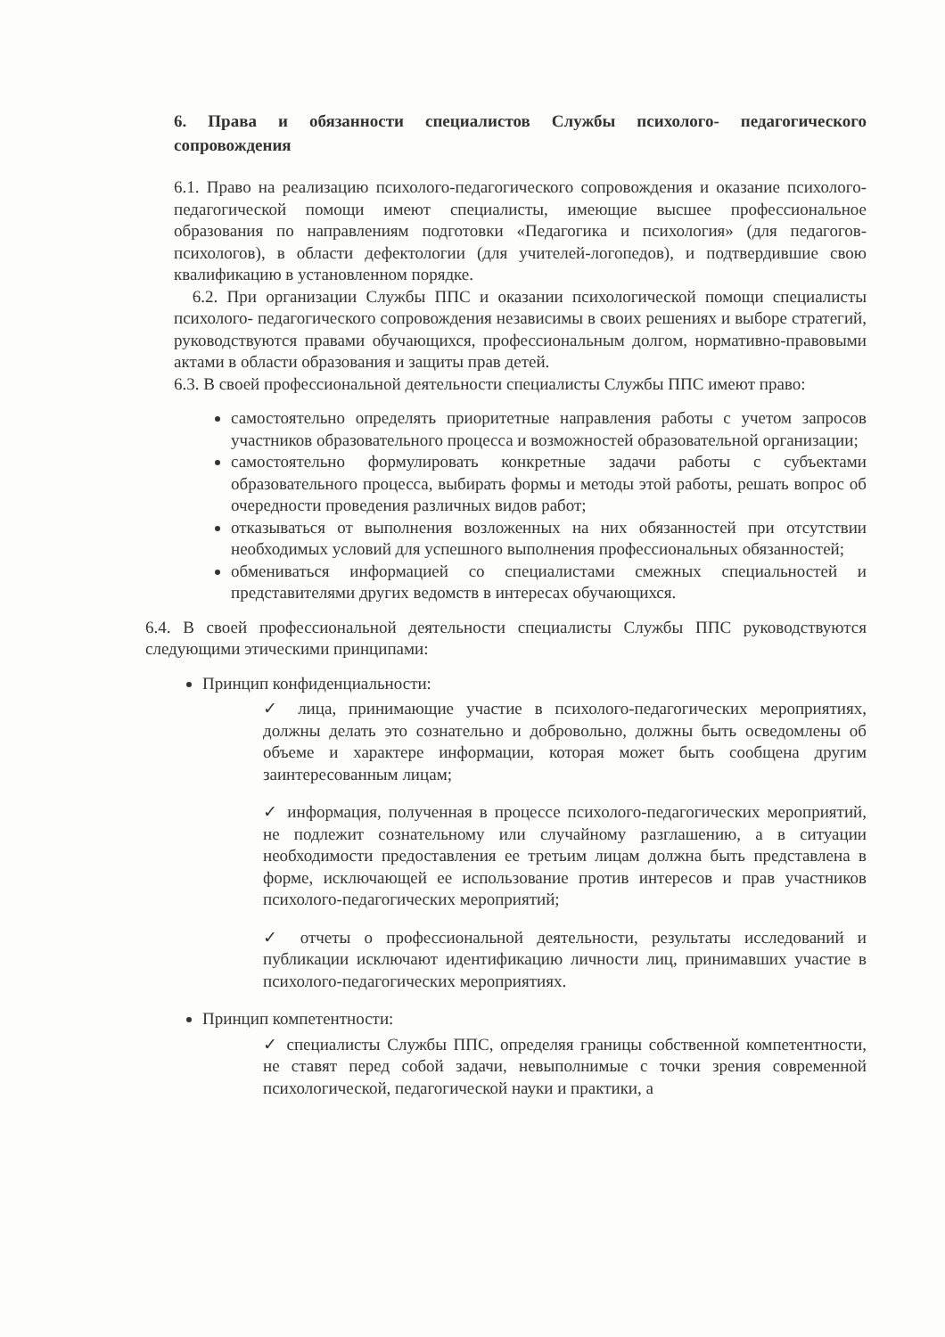6. Права и обязанности специалистов Службы психолого- педагогического сопровождения
6.1. Право на реализацию психолого-педагогического сопровождения и оказание психолого-педагогической помощи имеют специалисты, имеющие высшее профессиональное образования по направлениям подготовки «Педагогика и психология» (для педагогов-психологов), в области дефектологии (для учителей-логопедов), и подтвердившие свою квалификацию в установленном порядке.
6.2. При организации Службы ППС и оказании психологической помощи специалисты психолого- педагогического сопровождения независимы в своих решениях и выборе стратегий, руководствуются правами обучающихся, профессиональным долгом, нормативно-правовыми актами в области образования и защиты прав детей.
6.3. В своей профессиональной деятельности специалисты Службы ППС имеют право:
самостоятельно определять приоритетные направления работы с учетом запросов участников образовательного процесса и возможностей образовательной организации;
самостоятельно формулировать конкретные задачи работы с субъектами образовательного процесса, выбирать формы и методы этой работы, решать вопрос об очередности проведения различных видов работ;
отказываться от выполнения возложенных на них обязанностей при отсутствии необходимых условий для успешного выполнения профессиональных обязанностей;
обмениваться информацией со специалистами смежных специальностей и представителями других ведомств в интересах обучающихся.
6.4. В своей профессиональной деятельности специалисты Службы ППС руководствуются следующими этическими принципами:
Принцип конфиденциальности:
✓ лица, принимающие участие в психолого-педагогических мероприятиях, должны делать это сознательно и добровольно, должны быть осведомлены об объеме и характере информации, которая может быть сообщена другим заинтересованным лицам;
✓ информация, полученная в процессе психолого-педагогических мероприятий, не подлежит сознательному или случайному разглашению, а в ситуации необходимости предоставления ее третьим лицам должна быть представлена в форме, исключающей ее использование против интересов и прав участников психолого-педагогических мероприятий;
✓ отчеты о профессиональной деятельности, результаты исследований и публикации исключают идентификацию личности лиц, принимавших участие в психолого-педагогических мероприятиях.
Принцип компетентности:
✓ специалисты Службы ППС, определяя границы собственной компетентности, не ставят перед собой задачи, невыполнимые с точки зрения современной психологической, педагогической науки и практики, а